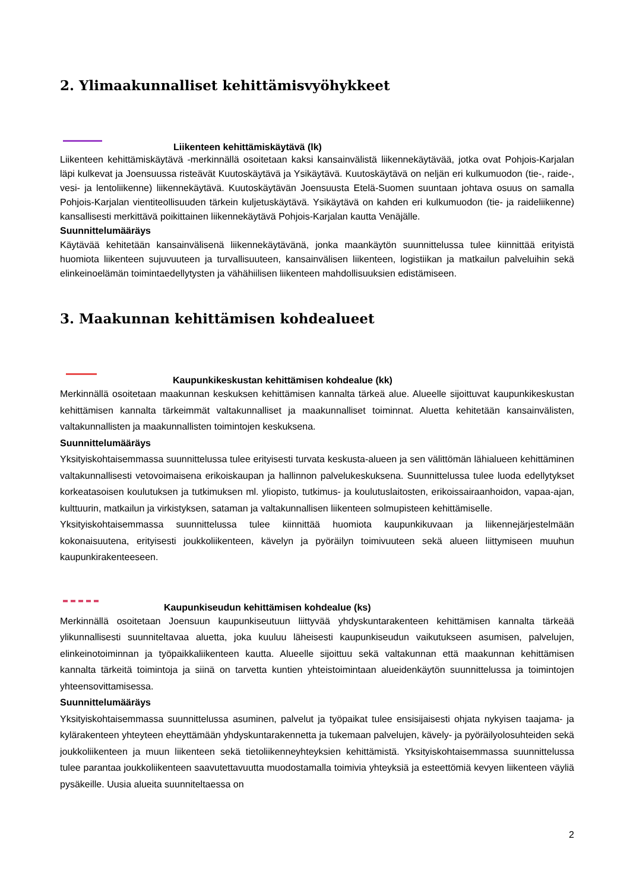2. Ylimaakunnalliset kehittämisvyöhykkeet
Liikenteen kehittämiskäytävä (lk)
Liikenteen kehittämiskäytävä -merkinnällä osoitetaan kaksi kansainvälistä liikennekäytävää, jotka ovat Pohjois-Karjalan läpi kulkevat ja Joensuussa risteävät Kuutoskäytävä ja Ysikäytävä. Kuutoskäytävä on neljän eri kulkumuodon (tie-, raide-, vesi- ja lentoliikenne) liikennekäytävä. Kuutoskäytävän Joensuusta Etelä-Suomen suuntaan johtava osuus on samalla Pohjois-Karjalan vientiteollisuuden tärkein kuljetuskäytävä. Ysikäytävä on kahden eri kulkumuodon (tie- ja raideliikenne) kansallisesti merkittävä poikittainen liikennekäytävä Pohjois-Karjalan kautta Venäjälle.
Suunnittelumääräys
Käytävää kehitetään kansainvälisenä liikennekäytävänä, jonka maankäytön suunnittelussa tulee kiinnittää erityistä huomiota liikenteen sujuvuuteen ja turvallisuuteen, kansainvälisen liikenteen, logistiikan ja matkailun palveluihin sekä elinkeinoelämän toimintaedellytysten ja vähähiilisen liikenteen mahdollisuuksien edistämiseen.
3. Maakunnan kehittämisen kohdealueet
Kaupunkikeskustan kehittämisen kohdealue (kk)
Merkinnällä osoitetaan maakunnan keskuksen kehittämisen kannalta tärkeä alue. Alueelle sijoittuvat kaupunkikeskustan kehittämisen kannalta tärkeimmät valtakunnalliset ja maakunnalliset toiminnat. Aluetta kehitetään kansainvälisten, valtakunnallisten ja maakunnallisten toimintojen keskuksena.
Suunnittelumääräys
Yksityiskohtaisemmassa suunnittelussa tulee erityisesti turvata keskusta-alueen ja sen välittömän lähialueen kehittäminen valtakunnallisesti vetovoimaisena erikoiskaupan ja hallinnon palvelukeskuksena. Suunnittelussa tulee luoda edellytykset korkeatasoisen koulutuksen ja tutkimuksen ml. yliopisto, tutkimus- ja koulutuslaitosten, erikoissairaanhoidon, vapaa-ajan, kulttuurin, matkailun ja virkistyksen, sataman ja valtakunnallisen liikenteen solmupisteen kehittämiselle.
Yksityiskohtaisemmassa suunnittelussa tulee kiinnittää huomiota kaupunkikuvaan ja liikennejärjestelmään kokonaisuutena, erityisesti joukkoliikenteen, kävelyn ja pyöräilyn toimivuuteen sekä alueen liittymiseen muuhun kaupunkirakenteeseen.
Kaupunkiseudun kehittämisen kohdealue (ks)
Merkinnällä osoitetaan Joensuun kaupunkiseutuun liittyvää yhdyskuntarakenteen kehittämisen kannalta tärkeää ylikunnallisesti suunniteltavaa aluetta, joka kuuluu läheisesti kaupunkiseudun vaikutukseen asumisen, palvelujen, elinkeinotoiminnan ja työpaikkaliikenteen kautta. Alueelle sijoittuu sekä valtakunnan että maakunnan kehittämisen kannalta tärkeitä toimintoja ja siinä on tarvetta kuntien yhteistoimintaan alueidenkäytön suunnittelussa ja toimintojen yhteensovittamisessa.
Suunnittelumääräys
Yksityiskohtaisemmassa suunnittelussa asuminen, palvelut ja työpaikat tulee ensisijaisesti ohjata nykyisen taajama- ja kylärakenteen yhteyteen eheyttämään yhdyskuntarakennetta ja tukemaan palvelujen, kävely- ja pyöräilyolosuhteiden sekä joukkoliikenteen ja muun liikenteen sekä tietoliikenneyhteyksien kehittämistä. Yksityiskohtaisemmassa suunnittelussa tulee parantaa joukkoliikenteen saavutettavuutta muodostamalla toimivia yhteyksiä ja esteettömiä kevyen liikenteen väyliä pysäkeille. Uusia alueita suunniteltaessa on
2